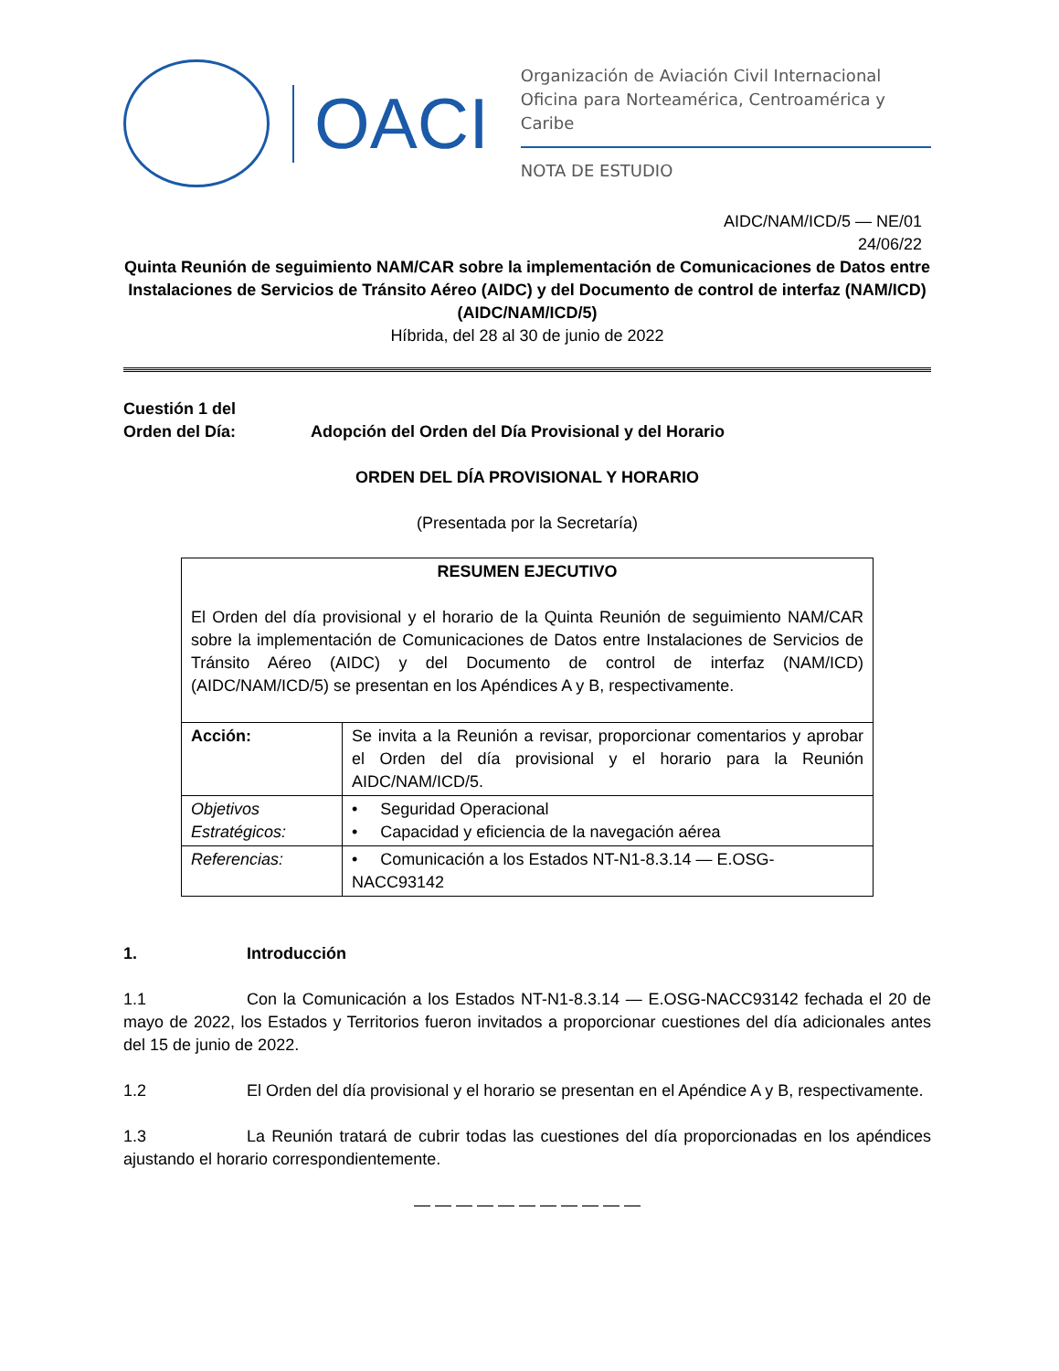OACI
Organización de Aviación Civil Internacional
Oficina para Norteamérica, Centroamérica y Caribe
NOTA DE ESTUDIO
AIDC/NAM/ICD/5 — NE/01
24/06/22
Quinta Reunión de seguimiento NAM/CAR sobre la implementación de Comunicaciones de Datos entre Instalaciones de Servicios de Tránsito Aéreo (AIDC) y del Documento de control de interfaz (NAM/ICD) (AIDC/NAM/ICD/5)
Híbrida, del 28 al 30 de junio de 2022
Cuestión 1 del
Orden del Día: Adopción del Orden del Día Provisional y del Horario
ORDEN DEL DÍA PROVISIONAL Y HORARIO
(Presentada por la Secretaría)
| RESUMEN EJECUTIVO El Orden del día provisional y el horario de la Quinta Reunión de seguimiento NAM/CAR sobre la implementación de Comunicaciones de Datos entre Instalaciones de Servicios de Tránsito Aéreo (AIDC) y del Documento de control de interfaz (NAM/ICD) (AIDC/NAM/ICD/5) se presentan en los Apéndices A y B, respectivamente. | |
| Acción: | Se invita a la Reunión a revisar, proporcionar comentarios y aprobar el Orden del día provisional y el horario para la Reunión AIDC/NAM/ICD/5. |
| Objetivos Estratégicos: | • Seguridad Operacional • Capacidad y eficiencia de la navegación aérea |
| Referencias: | • Comunicación a los Estados NT-N1-8.3.14 — E.OSG-NACC93142 |
1. Introducción
1.1 Con la Comunicación a los Estados NT-N1-8.3.14 — E.OSG-NACC93142 fechada el 20 de mayo de 2022, los Estados y Territorios fueron invitados a proporcionar cuestiones del día adicionales antes del 15 de junio de 2022.
1.2 El Orden del día provisional y el horario se presentan en el Apéndice A y B, respectivamente.
1.3 La Reunión tratará de cubrir todas las cuestiones del día proporcionadas en los apéndices ajustando el horario correspondientemente.
— — — — — — — — — — —